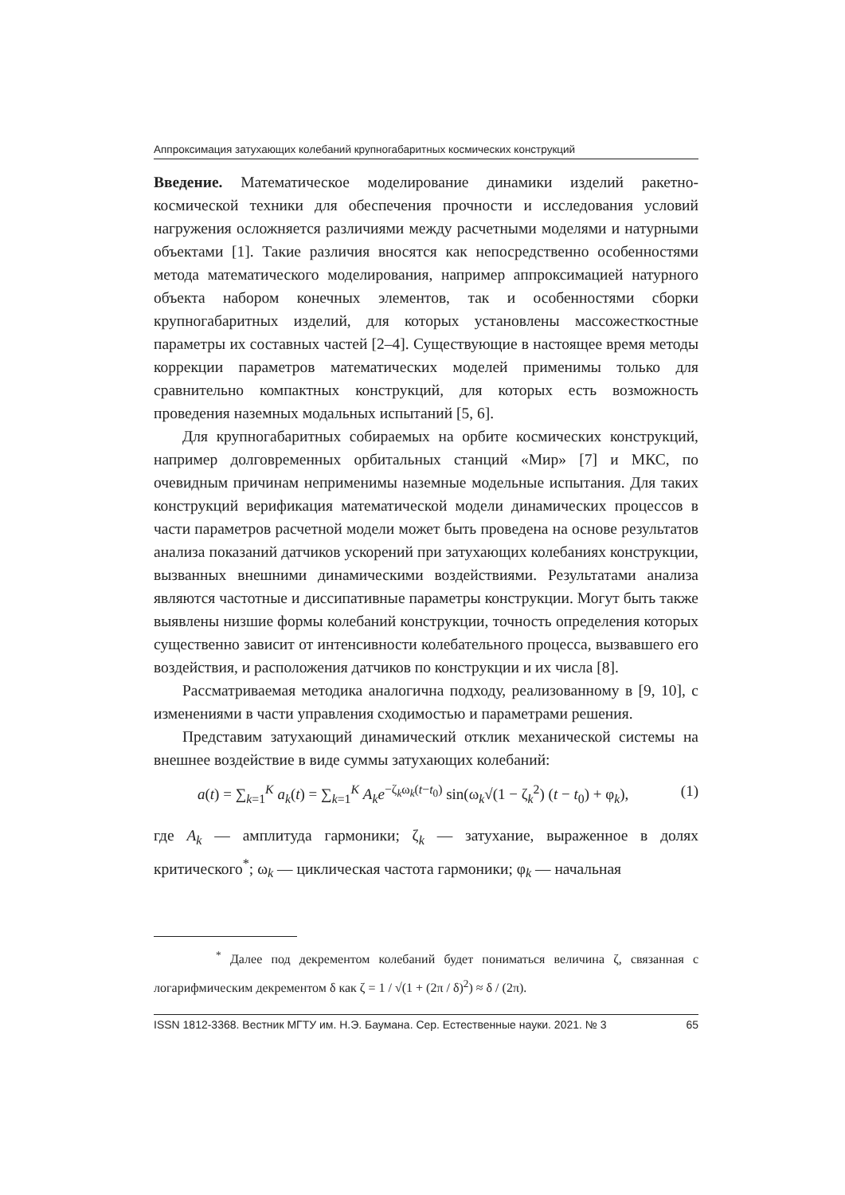Аппроксимация затухающих колебаний крупногабаритных космических конструкций
Введение. Математическое моделирование динамики изделий ракетно-космической техники для обеспечения прочности и исследования условий нагружения осложняется различиями между расчетными моделями и натурными объектами [1]. Такие различия вносятся как непосредственно особенностями метода математического моделирования, например аппроксимацией натурного объекта набором конечных элементов, так и особенностями сборки крупногабаритных изделий, для которых установлены массожесткостные параметры их составных частей [2–4]. Существующие в настоящее время методы коррекции параметров математических моделей применимы только для сравнительно компактных конструкций, для которых есть возможность проведения наземных модальных испытаний [5, 6].
Для крупногабаритных собираемых на орбите космических конструкций, например долговременных орбитальных станций «Мир» [7] и МКС, по очевидным причинам неприменимы наземные модельные испытания. Для таких конструкций верификация математической модели динамических процессов в части параметров расчетной модели может быть проведена на основе результатов анализа показаний датчиков ускорений при затухающих колебаниях конструкции, вызванных внешними динамическими воздействиями. Результатами анализа являются частотные и диссипативные параметры конструкции. Могут быть также выявлены низшие формы колебаний конструкции, точность определения которых существенно зависит от интенсивности колебательного процесса, вызвавшего его воздействия, и расположения датчиков по конструкции и их числа [8].
Рассматриваемая методика аналогична подходу, реализованному в [9, 10], с изменениями в части управления сходимостью и параметрами решения.
Представим затухающий динамический отклик механической системы на внешнее воздействие в виде суммы затухающих колебаний:
a(t) = ∑<sub>k=1</sub><sup>K</sup> a<sub>k</sub>(t) = ∑<sub>k=1</sub><sup>K</sup> A<sub>k</sub>e<sup>−ζ<sub>k</sub>ω<sub>k</sub>(t−t<sub>0</sub>)</sup> sin(ω<sub>k</sub>√(1 − ζ<sub>k</sub><sup>2</sup>) (t − t<sub>0</sub>) + φ<sub>k</sub>), (1)
где A<sub>k</sub> — амплитуда гармоники; ζ<sub>k</sub> — затухание, выраженное в долях критического<sup>*</sup>; ω<sub>k</sub> — циклическая частота гармоники; φ<sub>k</sub> — начальная
<sup>*</sup> Далее под декрементом колебаний будет пониматься величина ζ, связанная с логарифмическим декрементом δ как ζ = 1 / √(1 + (2π / δ)<sup>2</sup>) ≈ δ / (2π).
ISSN 1812-3368. Вестник МГТУ им. Н.Э. Баумана. Сер. Естественные науки. 2021. № 3 65